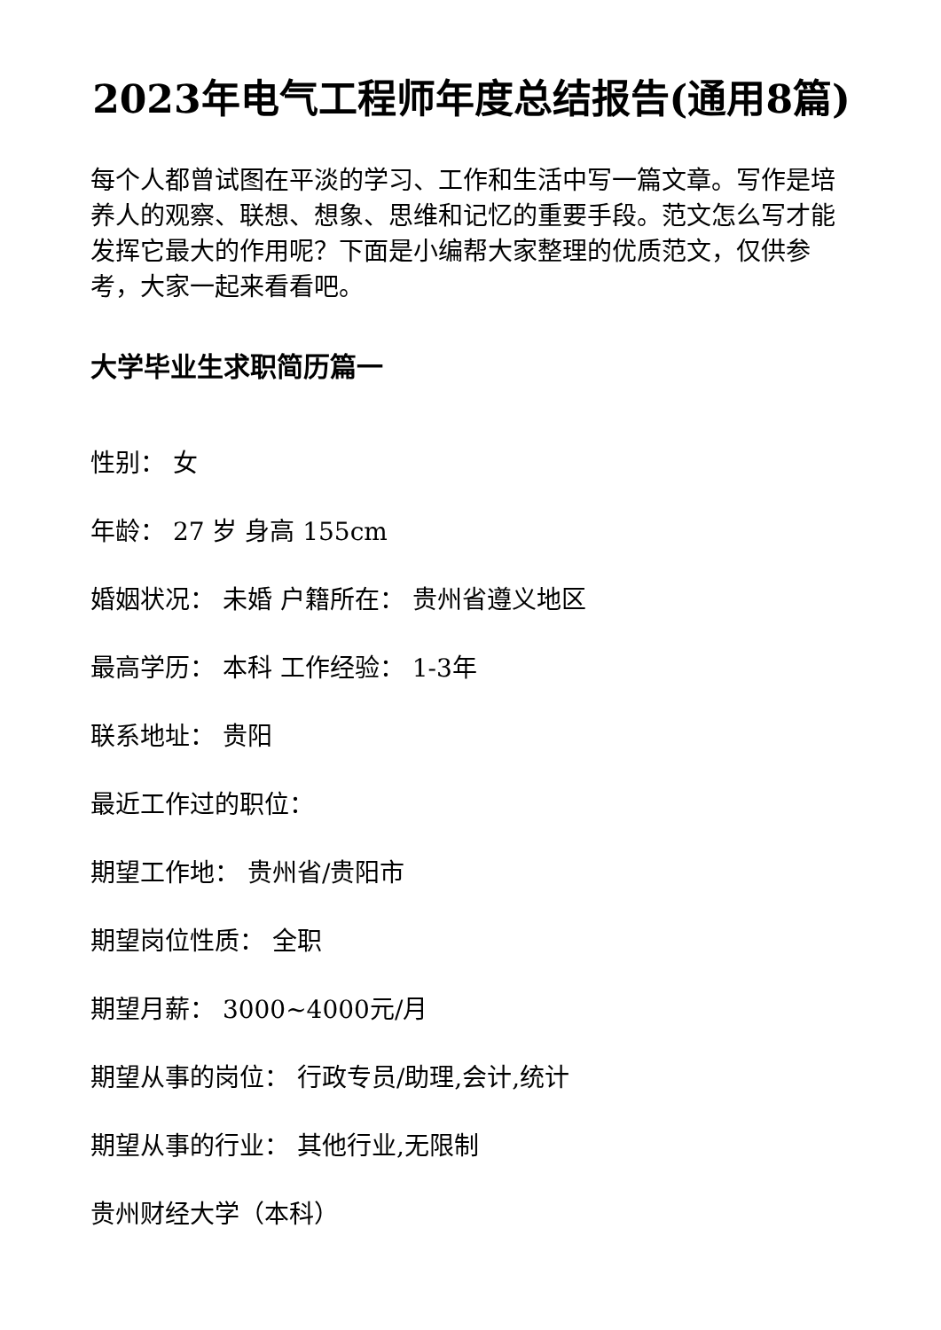2023年电气工程师年度总结报告(通用8篇)
每个人都曾试图在平淡的学习、工作和生活中写一篇文章。写作是培养人的观察、联想、想象、思维和记忆的重要手段。范文怎么写才能发挥它最大的作用呢？下面是小编帮大家整理的优质范文，仅供参考，大家一起来看看吧。
大学毕业生求职简历篇一
性别： 女
年龄： 27 岁 身高 155cm
婚姻状况： 未婚 户籍所在： 贵州省遵义地区
最高学历： 本科 工作经验： 1-3年
联系地址： 贵阳
最近工作过的职位：
期望工作地： 贵州省/贵阳市
期望岗位性质： 全职
期望月薪： 3000~4000元/月
期望从事的岗位： 行政专员/助理,会计,统计
期望从事的行业： 其他行业,无限制
贵州财经大学（本科）